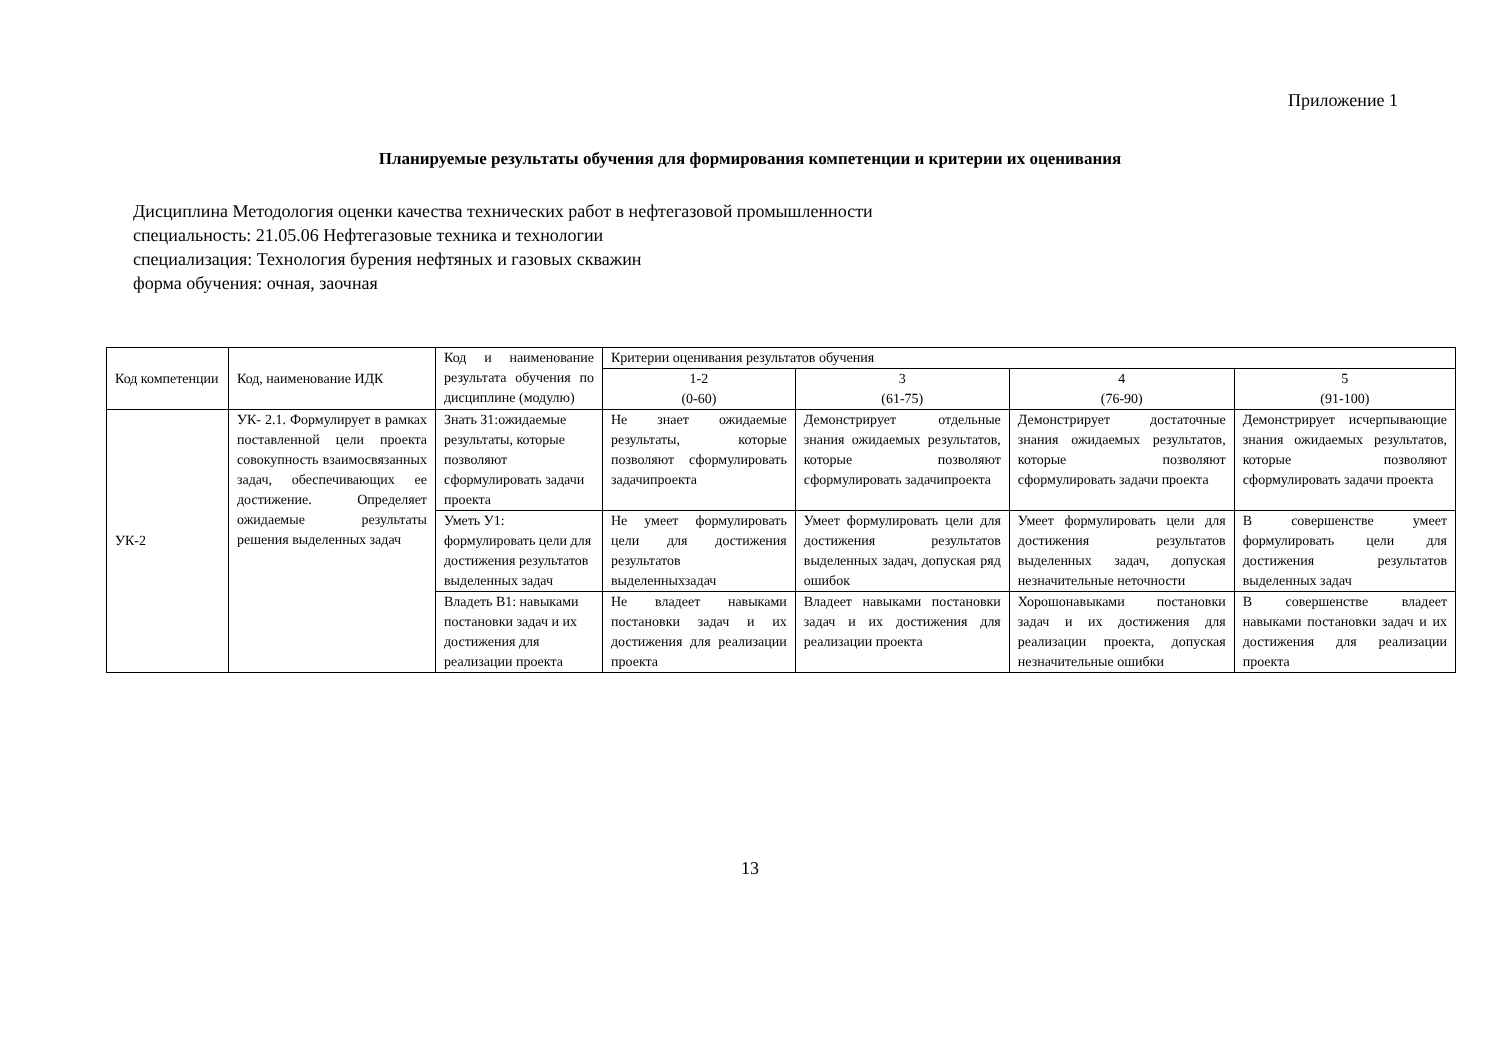Приложение 1
Планируемые результаты обучения для формирования компетенции и критерии их оценивания
Дисциплина Методология оценки качества технических работ в нефтегазовой промышленности
специальность: 21.05.06 Нефтегазовые техника и технологии
специализация: Технология бурения нефтяных и газовых скважин
форма обучения: очная, заочная
| Код компетенции | Код, наименование ИДК | Код и наименование результата обучения по дисциплине (модулю) | Критерии оценивания результатов обучения | | | |
| --- | --- | --- | --- | --- | --- | --- |
| | | | 1-2 (0-60) | 3 (61-75) | 4 (76-90) | 5 (91-100) |
| УК-2 | УК- 2.1. Формулирует в рамках поставленной цели проекта совокупность взаимосвязанных задач, обеспечивающих ее достижение. Определяет ожидаемые результаты решения выделенных задач | Знать З1:ожидаемые результаты, которые позволяют сформулировать задачи проекта | Не знает ожидаемые результаты, которые позволяют сформулировать задачипроекта | Демонстрирует отдельные знания ожидаемых результатов, которые позволяют сформулировать задачипроекта | Демонстрирует достаточные знания ожидаемых результатов, которые позволяют сформулировать задачи проекта | Демонстрирует исчерпывающие знания ожидаемых результатов, которые позволяют сформулировать задачи проекта |
| | | Уметь У1: формулировать цели для достижения результатов выделенных задач | Не умеет формулировать цели для достижения результатов выделенныхзадач | Умеет формулировать цели для достижения результатов выделенных задач, допуская ряд ошибок | Умеет формулировать цели для достижения результатов выделенных задач, допуская незначительные неточности | В совершенстве умеет формулировать цели для достижения результатов выделенных задач |
| | | Владеть В1: навыками постановки задач и их достижения для реализации проекта | Не владеет навыками постановки задач и их достижения для реализации проекта | Владеет навыками постановки задач и их достижения для реализации проекта | Хорошонавыками постановки задач и их достижения для реализации проекта, допуская незначительные ошибки | В совершенстве владеет навыками постановки задач и их достижения для реализации проекта |
13